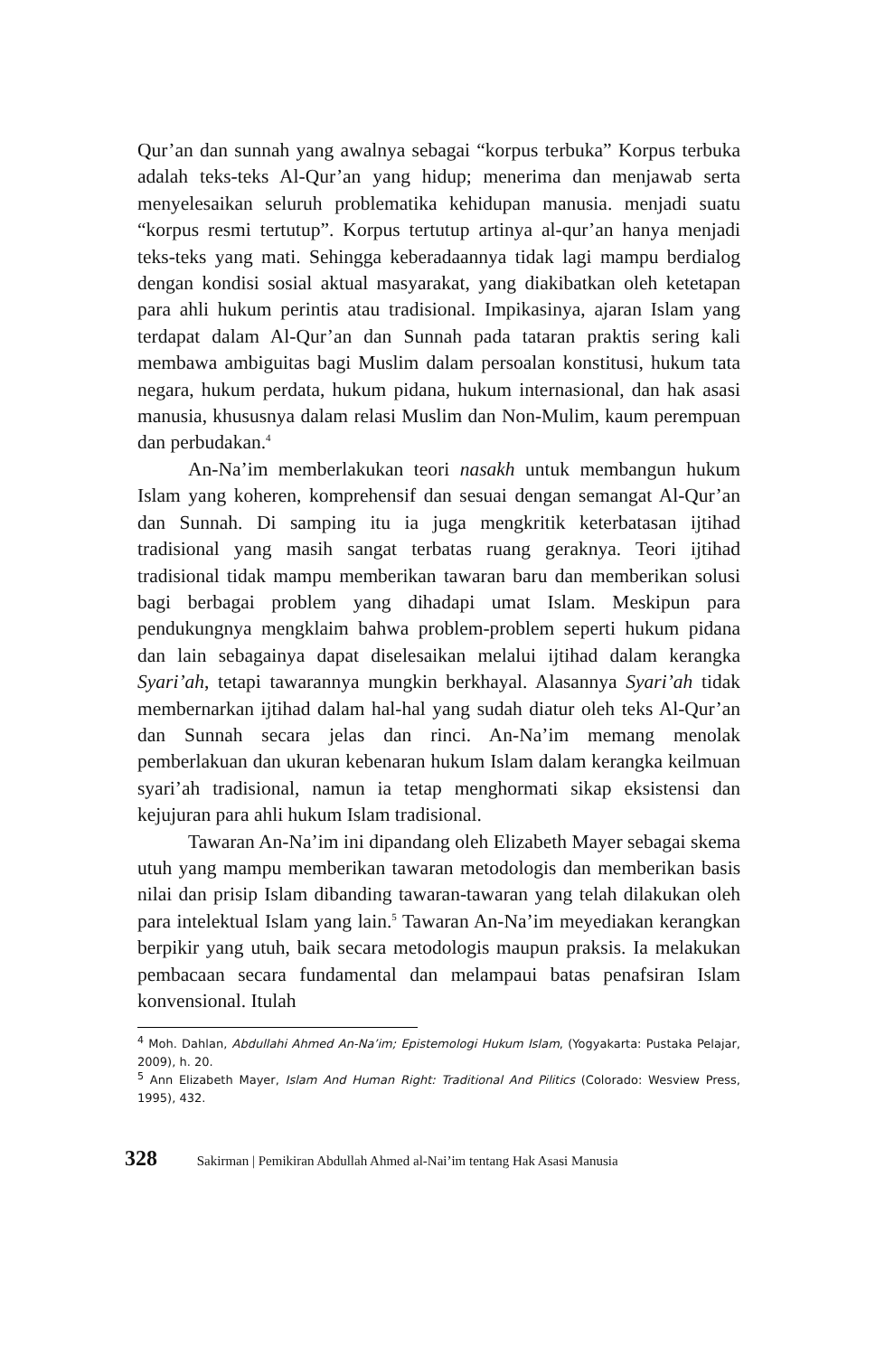Qur’an dan sunnah yang awalnya sebagai “korpus terbuka” Korpus terbuka adalah teks-teks Al-Qur’an yang hidup; menerima dan menjawab serta menyelesaikan seluruh problematika kehidupan manusia. menjadi suatu “korpus resmi tertutup”. Korpus tertutup artinya al-qur’an hanya menjadi teks-teks yang mati. Sehingga keberadaannya tidak lagi mampu berdialog dengan kondisi sosial aktual masyarakat, yang diakibatkan oleh ketetapan para ahli hukum perintis atau tradisional. Impikasinya, ajaran Islam yang terdapat dalam Al-Qur’an dan Sunnah pada tataran praktis sering kali membawa ambiguitas bagi Muslim dalam persoalan konstitusi, hukum tata negara, hukum perdata, hukum pidana, hukum internasional, dan hak asasi manusia, khususnya dalam relasi Muslim dan Non-Mulim, kaum perempuan dan perbudakan.<sup>4</sup>
An-Na’im memberlakukan teori nasakh untuk membangun hukum Islam yang koheren, komprehensif dan sesuai dengan semangat Al-Qur’an dan Sunnah. Di samping itu ia juga mengkritik keterbatasan ijtihad tradisional yang masih sangat terbatas ruang geraknya. Teori ijtihad tradisional tidak mampu memberikan tawaran baru dan memberikan solusi bagi berbagai problem yang dihadapi umat Islam. Meskipun para pendukungnya mengklaim bahwa problem-problem seperti hukum pidana dan lain sebagainya dapat diselesaikan melalui ijtihad dalam kerangka Syari’ah, tetapi tawarannya mungkin berkhayal. Alasannya Syari’ah tidak membernarkan ijtihad dalam hal-hal yang sudah diatur oleh teks Al-Qur’an dan Sunnah secara jelas dan rinci. An-Na’im memang menolak pemberlakuan dan ukuran kebenaran hukum Islam dalam kerangka keilmuan syari’ah tradisional, namun ia tetap menghormati sikap eksistensi dan kejujuran para ahli hukum Islam tradisional.
Tawaran An-Na’im ini dipandang oleh Elizabeth Mayer sebagai skema utuh yang mampu memberikan tawaran metodologis dan memberikan basis nilai dan prisip Islam dibanding tawaran-tawaran yang telah dilakukan oleh para intelektual Islam yang lain.<sup>5</sup> Tawaran An-Na’im meyediakan kerangkan berpikir yang utuh, baik secara metodologis maupun praksis. Ia melakukan pembacaan secara fundamental dan melampaui batas penafsiran Islam konvensional. Itulah
<sup>4</sup> Moh. Dahlan, Abdullahi Ahmed An-Na’im; Epistemologi Hukum Islam, (Yogyakarta: Pustaka Pelajar, 2009), h. 20.
<sup>5</sup> Ann Elizabeth Mayer, Islam And Human Right: Traditional And Pilitics (Colorado: Wesview Press, 1995), 432.
328 Sakirman | Pemikiran Abdullah Ahmed al-Nai’im tentang Hak Asasi Manusia